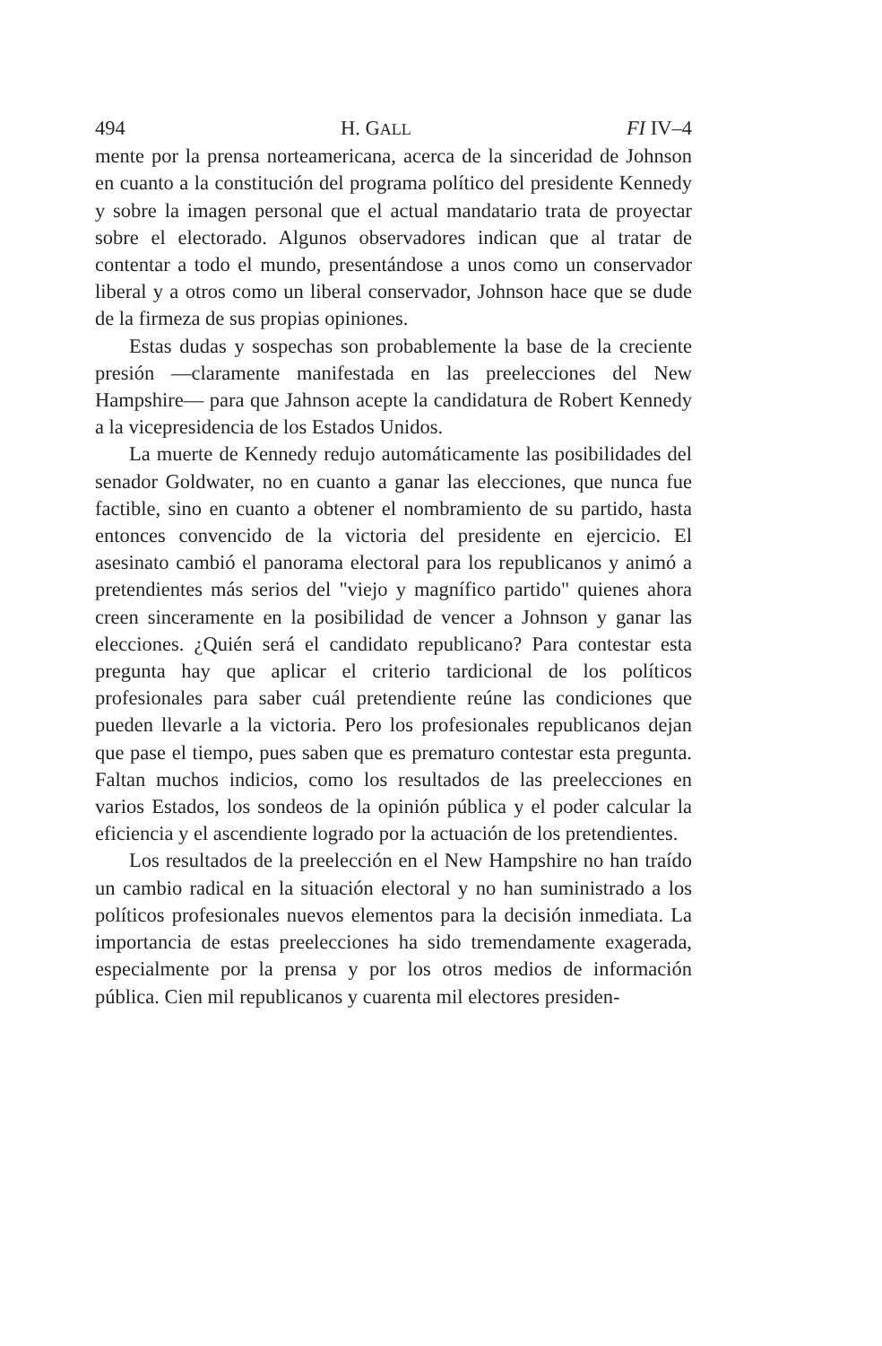494 H. GALL FI IV–4
mente por la prensa norteamericana, acerca de la sinceridad de Johnson en cuanto a la constitución del programa político del presidente Kennedy y sobre la imagen personal que el actual mandatario trata de proyectar sobre el electorado. Algunos observadores indican que al tratar de contentar a todo el mundo, presentándose a unos como un conservador liberal y a otros como un liberal conservador, Johnson hace que se dude de la firmeza de sus propias opiniones.
Estas dudas y sospechas son probablemente la base de la creciente presión —claramente manifestada en las preelecciones del New Hampshire— para que Jahnson acepte la candidatura de Robert Kennedy a la vicepresidencia de los Estados Unidos.
La muerte de Kennedy redujo automáticamente las posibilidades del senador Goldwater, no en cuanto a ganar las elecciones, que nunca fue factible, sino en cuanto a obtener el nombramiento de su partido, hasta entonces convencido de la victoria del presidente en ejercicio. El asesinato cambió el panorama electoral para los republicanos y animó a pretendientes más serios del "viejo y magnífico partido" quienes ahora creen sinceramente en la posibilidad de vencer a Johnson y ganar las elecciones. ¿Quién será el candidato republicano? Para contestar esta pregunta hay que aplicar el criterio tardicional de los políticos profesionales para saber cuál pretendiente reúne las condiciones que pueden llevarle a la victoria. Pero los profesionales republicanos dejan que pase el tiempo, pues saben que es prematuro contestar esta pregunta. Faltan muchos indicios, como los resultados de las preelecciones en varios Estados, los sondeos de la opinión pública y el poder calcular la eficiencia y el ascendiente logrado por la actuación de los pretendientes.
Los resultados de la preelección en el New Hampshire no han traído un cambio radical en la situación electoral y no han suministrado a los políticos profesionales nuevos elementos para la decisión inmediata. La importancia de estas preelecciones ha sido tremendamente exagerada, especialmente por la prensa y por los otros medios de información pública. Cien mil republicanos y cuarenta mil electores presiden-